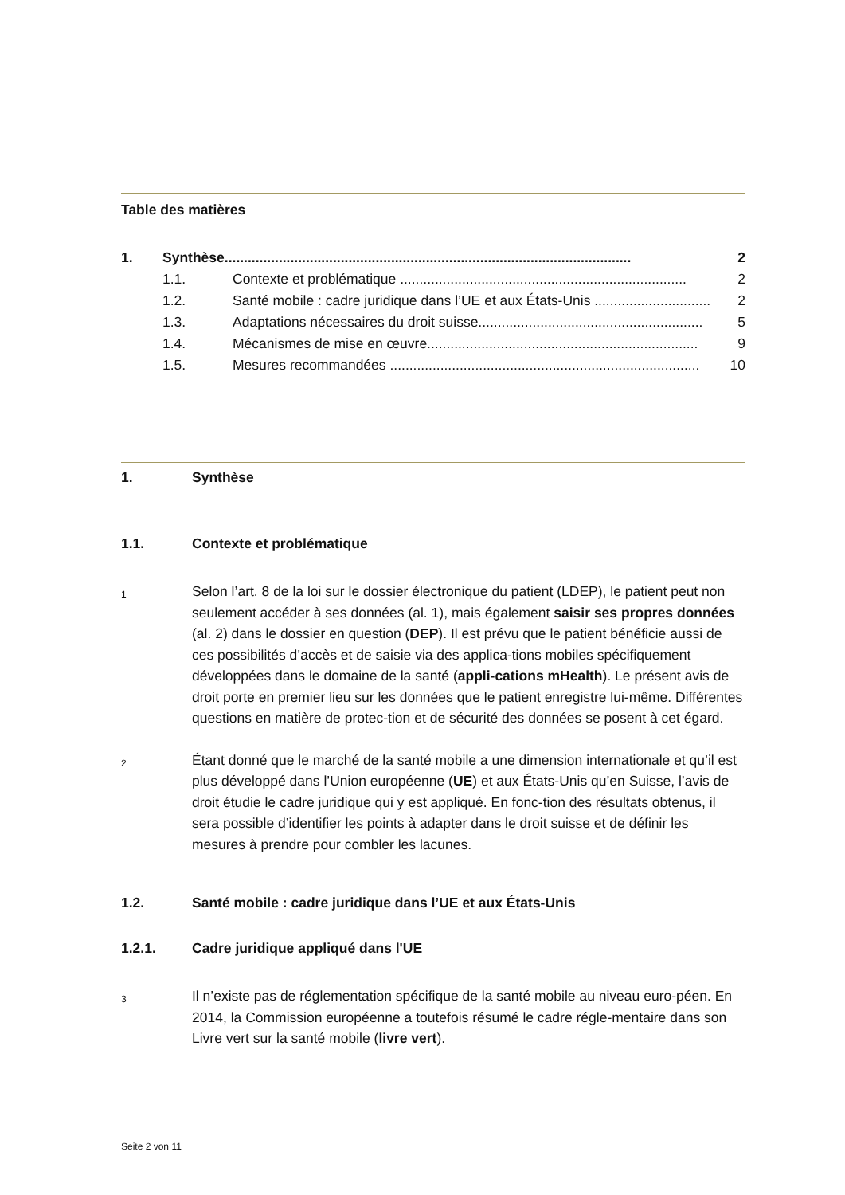Table des matières
1. Synthèse......................................................................................................... 2
1.1. Contexte et problématique .......................................................................... 2
1.2. Santé mobile : cadre juridique dans l’UE et aux États-Unis .............................. 2
1.3. Adaptations nécessaires du droit suisse.......................................................... 5
1.4. Mécanismes de mise en œuvre...................................................................... 9
1.5. Mesures recommandées ................................................................................ 10
1. Synthèse
1.1. Contexte et problématique
1 Selon l’art. 8 de la loi sur le dossier électronique du patient (LDEP), le patient peut non seulement accéder à ses données (al. 1), mais également saisir ses propres données (al. 2) dans le dossier en question (DEP). Il est prévu que le patient bénéficie aussi de ces possibilités d’accès et de saisie via des applica-tions mobiles spécifiquement développées dans le domaine de la santé (appli-cations mHealth). Le présent avis de droit porte en premier lieu sur les données que le patient enregistre lui-même. Différentes questions en matière de protec-tion et de sécurité des données se posent à cet égard.
2 Étant donné que le marché de la santé mobile a une dimension internationale et qu’il est plus développé dans l’Union européenne (UE) et aux États-Unis qu’en Suisse, l’avis de droit étudie le cadre juridique qui y est appliqué. En fonc-tion des résultats obtenus, il sera possible d’identifier les points à adapter dans le droit suisse et de définir les mesures à prendre pour combler les lacunes.
1.2. Santé mobile : cadre juridique dans l’UE et aux États-Unis
1.2.1. Cadre juridique appliqué dans l'UE
3 Il n’existe pas de réglementation spécifique de la santé mobile au niveau euro-péen. En 2014, la Commission européenne a toutefois résumé le cadre régle-mentaire dans son Livre vert sur la santé mobile (livre vert).
Seite 2 von 11